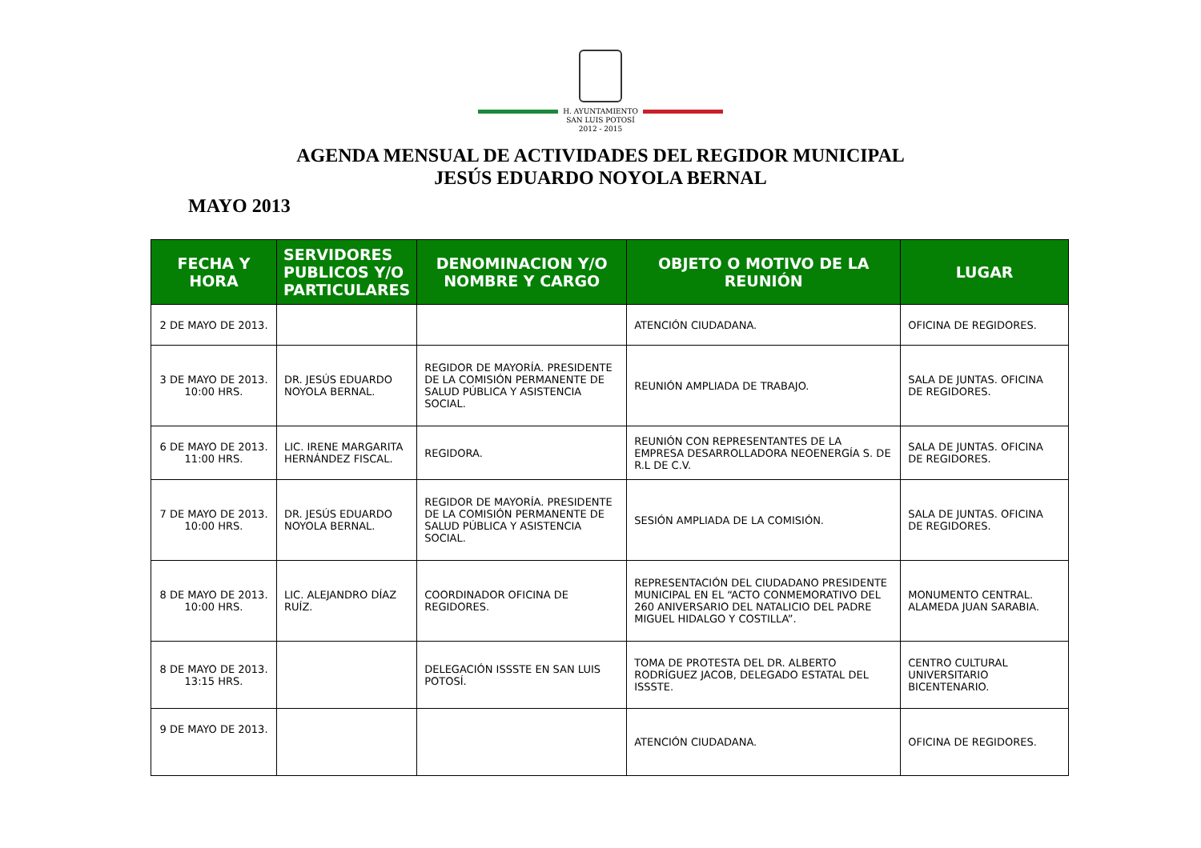H. AYUNTAMIENTO
SAN LUIS POTOSÍ
2012 - 2015
AGENDA MENSUAL DE ACTIVIDADES DEL REGIDOR MUNICIPAL
JESÚS EDUARDO NOYOLA BERNAL
MAYO 2013
| FECHA Y HORA | SERVIDORES PUBLICOS Y/O PARTICULARES | DENOMINACION Y/O NOMBRE Y CARGO | OBJETO O MOTIVO DE LA REUNIÓN | LUGAR |
| --- | --- | --- | --- | --- |
| 2 DE MAYO DE 2013. | | | ATENCIÓN CIUDADANA. | OFICINA DE REGIDORES. |
| 3 DE MAYO DE 2013. 10:00 HRS. | DR. JESÚS EDUARDO NOYOLA BERNAL. | REGIDOR DE MAYORÍA. PRESIDENTE DE LA COMISIÓN PERMANENTE DE SALUD PÚBLICA Y ASISTENCIA SOCIAL. | REUNIÓN AMPLIADA DE TRABAJO. | SALA DE JUNTAS. OFICINA DE REGIDORES. |
| 6 DE MAYO DE 2013. 11:00 HRS. | LIC. IRENE MARGARITA HERNÁNDEZ FISCAL. | REGIDORA. | REUNIÓN CON REPRESENTANTES DE LA EMPRESA DESARROLLADORA NEOENERGÍA S. DE R.L DE C.V. | SALA DE JUNTAS. OFICINA DE REGIDORES. |
| 7 DE MAYO DE 2013. 10:00 HRS. | DR. JESÚS EDUARDO NOYOLA BERNAL. | REGIDOR DE MAYORÍA. PRESIDENTE DE LA COMISIÓN PERMANENTE DE SALUD PÚBLICA Y ASISTENCIA SOCIAL. | SESIÓN AMPLIADA DE LA COMISIÓN. | SALA DE JUNTAS. OFICINA DE REGIDORES. |
| 8 DE MAYO DE 2013. 10:00 HRS. | LIC. ALEJANDRO DÍAZ RUÍZ. | COORDINADOR OFICINA DE REGIDORES. | REPRESENTACIÓN DEL CIUDADANO PRESIDENTE MUNICIPAL EN EL “ACTO CONMEMORATIVO DEL 260 ANIVERSARIO DEL NATALICIO DEL PADRE MIGUEL HIDALGO Y COSTILLA”. | MONUMENTO CENTRAL. ALAMEDA JUAN SARABIA. |
| 8 DE MAYO DE 2013. 13:15 HRS. | | DELEGACIÓN ISSSTE EN SAN LUIS POTOSÍ. | TOMA DE PROTESTA DEL DR. ALBERTO RODRÍGUEZ JACOB, DELEGADO ESTATAL DEL ISSSTE. | CENTRO CULTURAL UNIVERSITARIO BICENTENARIO. |
| 9 DE MAYO DE 2013. | | | ATENCIÓN CIUDADANA. | OFICINA DE REGIDORES. |